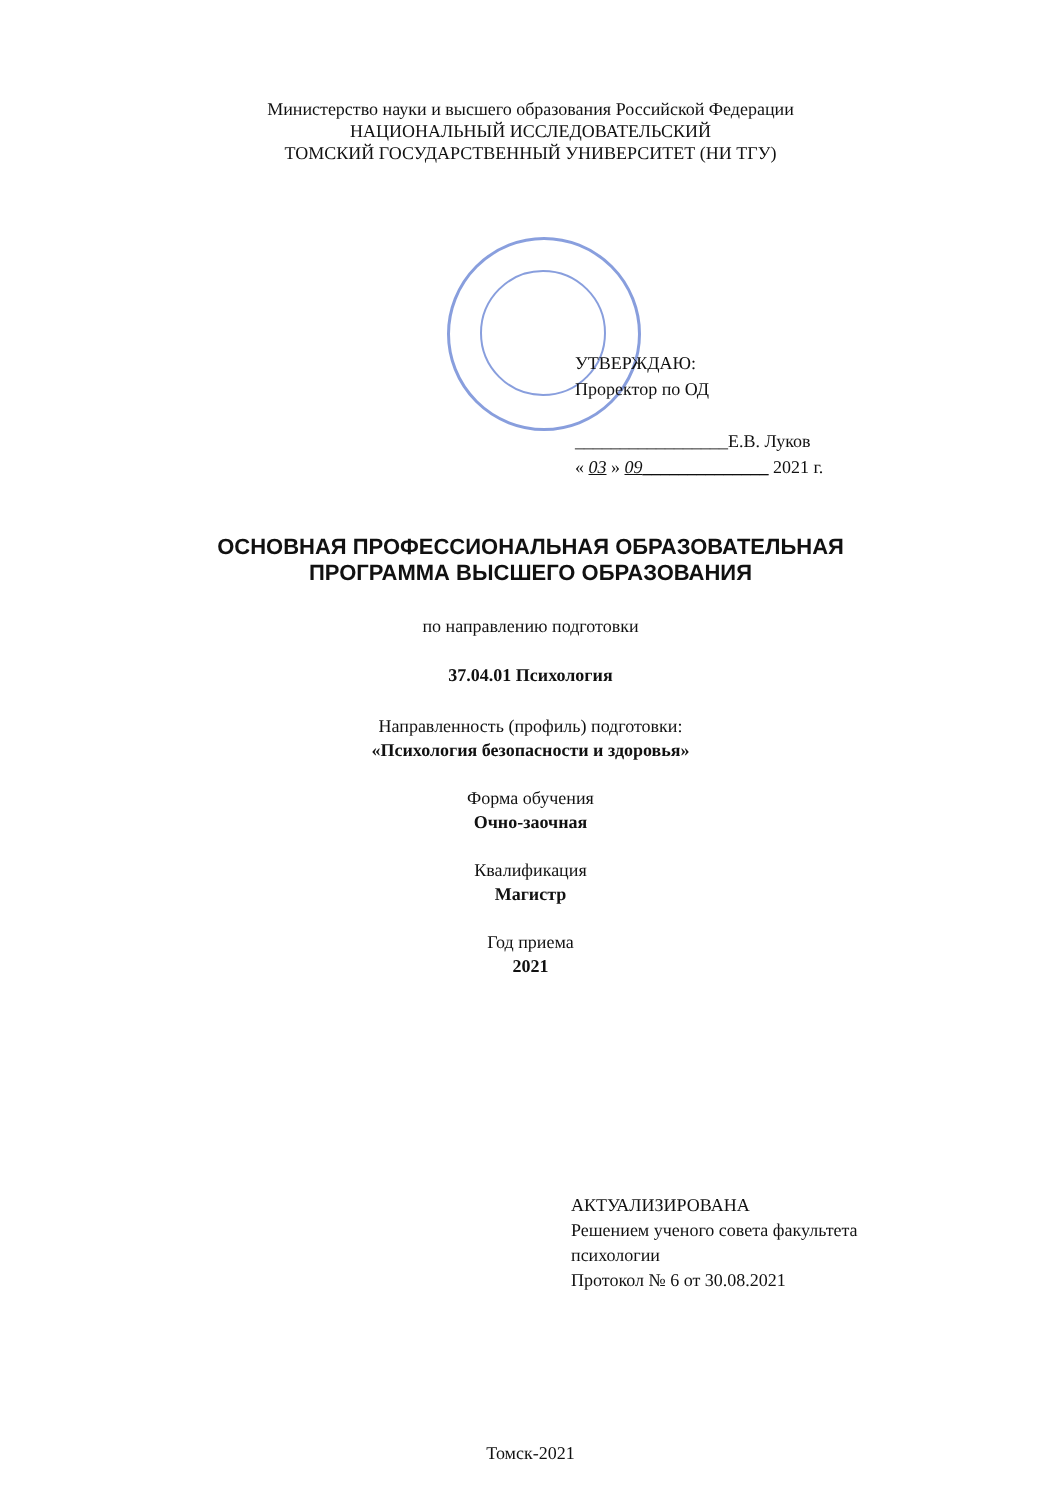Министерство науки и высшего образования Российской Федерации
НАЦИОНАЛЬНЫЙ ИССЛЕДОВАТЕЛЬСКИЙ
ТОМСКИЙ ГОСУДАРСТВЕННЫЙ УНИВЕРСИТЕТ (НИ ТГУ)
УТВЕРЖДАЮ:
Проректор по ОД
_________________Е.В. Луков
« 03 » 09______________ 2021 г.
ОСНОВНАЯ ПРОФЕССИОНАЛЬНАЯ ОБРАЗОВАТЕЛЬНАЯ
ПРОГРАММА ВЫСШЕГО ОБРАЗОВАНИЯ
по направлению подготовки
37.04.01 Психология
Направленность (профиль) подготовки:
«Психология безопасности и здоровья»
Форма обучения
Очно-заочная
Квалификация
Магистр
Год приема
2021
АКТУАЛИЗИРОВАНА
Решением ученого совета факультета
психологии
Протокол № 6 от 30.08.2021
Томск-2021